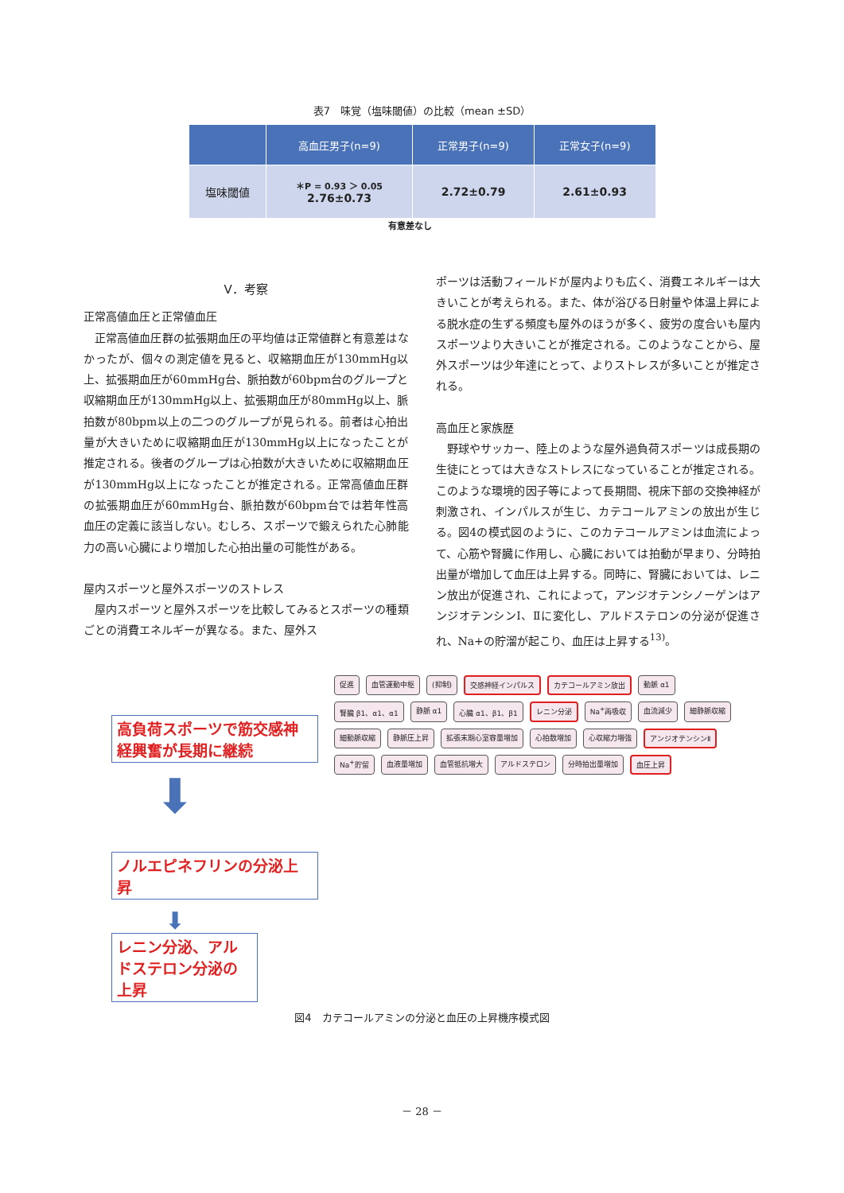表7　味覚（塩味閾値）の比較（mean ±SD）
| | 高血圧男子(n=9) | 正常男子(n=9) | 正常女子(n=9) |
| --- | --- | --- | --- |
| 塩味閾値 | ＊P = 0.93 ＞ 0.05 2.76±0.73 | 2.72±0.79 | 2.61±0.93 |
有意差なし
V．考察
正常高値血圧と正常値血圧
正常高値血圧群の拡張期血圧の平均値は正常値群と有意差はなかったが、個々の測定値を見ると、収縮期血圧が130mmHg以上、拡張期血圧が60mmHg台、脈拍数が60bpm台のグループと収縮期血圧が130mmHg以上、拡張期血圧が80mmHg以上、脈拍数が80bpm以上の二つのグループが見られる。前者は心拍出量が大きいために収縮期血圧が130mmHg以上になったことが推定される。後者のグループは心拍数が大きいために収縮期血圧が130mmHg以上になったことが推定される。正常高値血圧群の拡張期血圧が60mmHg台、脈拍数が60bpm台では若年性高血圧の定義に該当しない。むしろ、スポーツで鍛えられた心肺能力の高い心臓により増加した心拍出量の可能性がある。
屋内スポーツと屋外スポーツのストレス
屋内スポーツと屋外スポーツを比較してみるとスポーツの種類ごとの消費エネルギーが異なる。また、屋外ス
ポーツは活動フィールドが屋内よりも広く、消費エネルギーは大きいことが考えられる。また、体が浴びる日射量や体温上昇による脱水症の生ずる頻度も屋外のほうが多く、疲労の度合いも屋内スポーツより大きいことが推定される。このようなことから、屋外スポーツは少年達にとって、よりストレスが多いことが推定される。
高血圧と家族歴
野球やサッカー、陸上のような屋外過負荷スポーツは成長期の生徒にとっては大きなストレスになっていることが推定される。このような環境的因子等によって長期間、視床下部の交換神経が刺激され、インパルスが生じ、カテコールアミンの放出が生じる。図4の模式図のように、このカテコールアミンは血流によって、心筋や腎臓に作用し、心臓においては拍動が早まり、分時拍出量が増加して血圧は上昇する。同時に、腎臓においては、レニン放出が促進され、これによって，アンジオテンシノーゲンはアンジオテンシンⅠ、Ⅱに変化し、アルドステロンの分泌が促進され、Na+の貯溜が起こり、血圧は上昇する<sup>13)</sup>。
高負荷スポーツで筋交感神経興奮が長期に継続
⬇
ノルエピネフリンの分泌上昇
⬇
レニン分泌、アルドステロン分泌の上昇
促進 血管運動中枢 (抑制) 交感神経インパルス カテコールアミン放出 動脈 α1 腎臓 β1、α1、α1 静脈 α1 心臓 α1、β1、β1 レニン分泌 Na<sup>+</sup>再吸収 血流減少 細静脈収縮 細動脈収縮 静脈圧上昇 拡張末期心室容量増加 心拍数増加 心収縮力増強 アンジオテンシンⅡ Na<sup>+</sup>貯留 血液量増加 血管抵抗増大 アルドステロン 分時拍出量増加 血圧上昇
図4　カテコールアミンの分泌と血圧の上昇機序模式図
－ 28 －